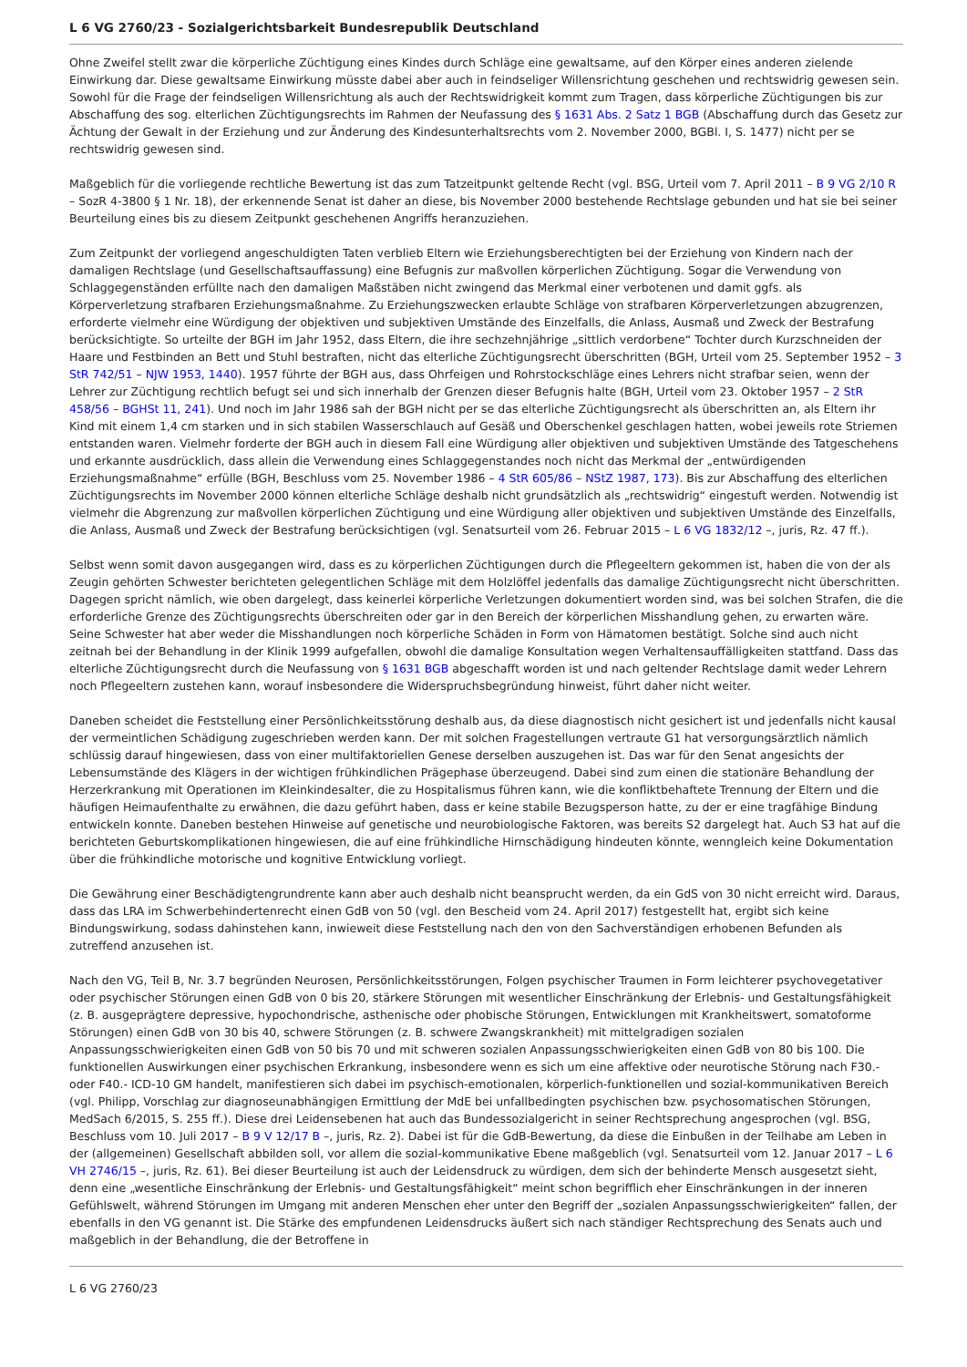L 6 VG 2760/23 - Sozialgerichtsbarkeit Bundesrepublik Deutschland
Ohne Zweifel stellt zwar die körperliche Züchtigung eines Kindes durch Schläge eine gewaltsame, auf den Körper eines anderen zielende Einwirkung dar. Diese gewaltsame Einwirkung müsste dabei aber auch in feindseliger Willensrichtung geschehen und rechtswidrig gewesen sein. Sowohl für die Frage der feindseligen Willensrichtung als auch der Rechtswidrigkeit kommt zum Tragen, dass körperliche Züchtigungen bis zur Abschaffung des sog. elterlichen Züchtigungsrechts im Rahmen der Neufassung des § 1631 Abs. 2 Satz 1 BGB (Abschaffung durch das Gesetz zur Ächtung der Gewalt in der Erziehung und zur Änderung des Kindesunterhaltsrechts vom 2. November 2000, BGBl. I, S. 1477) nicht per se rechtswidrig gewesen sind.
Maßgeblich für die vorliegende rechtliche Bewertung ist das zum Tatzeitpunkt geltende Recht (vgl. BSG, Urteil vom 7. April 2011 – B 9 VG 2/10 R – SozR 4-3800 § 1 Nr. 18), der erkennende Senat ist daher an diese, bis November 2000 bestehende Rechtslage gebunden und hat sie bei seiner Beurteilung eines bis zu diesem Zeitpunkt geschehenen Angriffs heranzuziehen.
Zum Zeitpunkt der vorliegend angeschuldigten Taten verblieb Eltern wie Erziehungsberechtigten bei der Erziehung von Kindern nach der damaligen Rechtslage (und Gesellschaftsauffassung) eine Befugnis zur maßvollen körperlichen Züchtigung. Sogar die Verwendung von Schlaggegenständen erfüllte nach den damaligen Maßstäben nicht zwingend das Merkmal einer verbotenen und damit ggfs. als Körperverletzung strafbaren Erziehungsmaßnahme. Zu Erziehungszwecken erlaubte Schläge von strafbaren Körperverletzungen abzugrenzen, erforderte vielmehr eine Würdigung der objektiven und subjektiven Umstände des Einzelfalls, die Anlass, Ausmaß und Zweck der Bestrafung berücksichtigte. So urteilte der BGH im Jahr 1952, dass Eltern, die ihre sechzehnjährige „sittlich verdorbene“ Tochter durch Kurzschneiden der Haare und Festbinden an Bett und Stuhl bestraften, nicht das elterliche Züchtigungsrecht überschritten (BGH, Urteil vom 25. September 1952 – 3 StR 742/51 – NJW 1953, 1440). 1957 führte der BGH aus, dass Ohrfeigen und Rohrstockschläge eines Lehrers nicht strafbar seien, wenn der Lehrer zur Züchtigung rechtlich befugt sei und sich innerhalb der Grenzen dieser Befugnis halte (BGH, Urteil vom 23. Oktober 1957 – 2 StR 458/56 – BGHSt 11, 241). Und noch im Jahr 1986 sah der BGH nicht per se das elterliche Züchtigungsrecht als überschritten an, als Eltern ihr Kind mit einem 1,4 cm starken und in sich stabilen Wasserschlauch auf Gesäß und Oberschenkel geschlagen hatten, wobei jeweils rote Striemen entstanden waren. Vielmehr forderte der BGH auch in diesem Fall eine Würdigung aller objektiven und subjektiven Umstände des Tatgeschehens und erkannte ausdrücklich, dass allein die Verwendung eines Schlaggegenstandes noch nicht das Merkmal der „entwürdigenden Erziehungsmaßnahme“ erfülle (BGH, Beschluss vom 25. November 1986 – 4 StR 605/86 – NStZ 1987, 173). Bis zur Abschaffung des elterlichen Züchtigungsrechts im November 2000 können elterliche Schläge deshalb nicht grundsätzlich als „rechtswidrig“ eingestuft werden. Notwendig ist vielmehr die Abgrenzung zur maßvollen körperlichen Züchtigung und eine Würdigung aller objektiven und subjektiven Umstände des Einzelfalls, die Anlass, Ausmaß und Zweck der Bestrafung berücksichtigen (vgl. Senatsurteil vom 26. Februar 2015 – L 6 VG 1832/12 –, juris, Rz. 47 ff.).
Selbst wenn somit davon ausgegangen wird, dass es zu körperlichen Züchtigungen durch die Pflegeeltern gekommen ist, haben die von der als Zeugin gehörten Schwester berichteten gelegentlichen Schläge mit dem Holzlöffel jedenfalls das damalige Züchtigungsrecht nicht überschritten. Dagegen spricht nämlich, wie oben dargelegt, dass keinerlei körperliche Verletzungen dokumentiert worden sind, was bei solchen Strafen, die die erforderliche Grenze des Züchtigungsrechts überschreiten oder gar in den Bereich der körperlichen Misshandlung gehen, zu erwarten wäre. Seine Schwester hat aber weder die Misshandlungen noch körperliche Schäden in Form von Hämatomen bestätigt. Solche sind auch nicht zeitnah bei der Behandlung in der Klinik 1999 aufgefallen, obwohl die damalige Konsultation wegen Verhaltensauffälligkeiten stattfand. Dass das elterliche Züchtigungsrecht durch die Neufassung von § 1631 BGB abgeschafft worden ist und nach geltender Rechtslage damit weder Lehrern noch Pflegeeltern zustehen kann, worauf insbesondere die Widerspruchsbegründung hinweist, führt daher nicht weiter.
Daneben scheidet die Feststellung einer Persönlichkeitsstörung deshalb aus, da diese diagnostisch nicht gesichert ist und jedenfalls nicht kausal der vermeintlichen Schädigung zugeschrieben werden kann. Der mit solchen Fragestellungen vertraute G1 hat versorgungsärztlich nämlich schlüssig darauf hingewiesen, dass von einer multifaktoriellen Genese derselben auszugehen ist. Das war für den Senat angesichts der Lebensumstände des Klägers in der wichtigen frühkindlichen Prägephase überzeugend. Dabei sind zum einen die stationäre Behandlung der Herzerkrankung mit Operationen im Kleinkindesalter, die zu Hospitalismus führen kann, wie die konfliktbehaftete Trennung der Eltern und die häufigen Heimaufenthalte zu erwähnen, die dazu geführt haben, dass er keine stabile Bezugsperson hatte, zu der er eine tragfähige Bindung entwickeln konnte. Daneben bestehen Hinweise auf genetische und neurobiologische Faktoren, was bereits S2 dargelegt hat. Auch S3 hat auf die berichteten Geburtskomplikationen hingewiesen, die auf eine frühkindliche Hirnschädigung hindeuten könnte, wenngleich keine Dokumentation über die frühkindliche motorische und kognitive Entwicklung vorliegt.
Die Gewährung einer Beschädigtengrundrente kann aber auch deshalb nicht beansprucht werden, da ein GdS von 30 nicht erreicht wird. Daraus, dass das LRA im Schwerbehindertenrecht einen GdB von 50 (vgl. den Bescheid vom 24. April 2017) festgestellt hat, ergibt sich keine Bindungswirkung, sodass dahinstehen kann, inwieweit diese Feststellung nach den von den Sachverständigen erhobenen Befunden als zutreffend anzusehen ist.
Nach den VG, Teil B, Nr. 3.7 begründen Neurosen, Persönlichkeitsstörungen, Folgen psychischer Traumen in Form leichterer psychovegetativer oder psychischer Störungen einen GdB von 0 bis 20, stärkere Störungen mit wesentlicher Einschränkung der Erlebnis- und Gestaltungsfähigkeit (z. B. ausgeprägtere depressive, hypochondrische, asthenische oder phobische Störungen, Entwicklungen mit Krankheitswert, somatoforme Störungen) einen GdB von 30 bis 40, schwere Störungen (z. B. schwere Zwangskrankheit) mit mittelgradigen sozialen Anpassungsschwierigkeiten einen GdB von 50 bis 70 und mit schweren sozialen Anpassungsschwierigkeiten einen GdB von 80 bis 100. Die funktionellen Auswirkungen einer psychischen Erkrankung, insbesondere wenn es sich um eine affektive oder neurotische Störung nach F30.- oder F40.- ICD-10 GM handelt, manifestieren sich dabei im psychisch-emotionalen, körperlich-funktionellen und sozial-kommunikativen Bereich (vgl. Philipp, Vorschlag zur diagnoseunabhängigen Ermittlung der MdE bei unfallbedingten psychischen bzw. psychosomatischen Störungen, MedSach 6/2015, S. 255 ff.). Diese drei Leidensebenen hat auch das Bundessozialgericht in seiner Rechtsprechung angesprochen (vgl. BSG, Beschluss vom 10. Juli 2017 – B 9 V 12/17 B –, juris, Rz. 2). Dabei ist für die GdB-Bewertung, da diese die Einbußen in der Teilhabe am Leben in der (allgemeinen) Gesellschaft abbilden soll, vor allem die sozial-kommunikative Ebene maßgeblich (vgl. Senatsurteil vom 12. Januar 2017 – L 6 VH 2746/15 –, juris, Rz. 61). Bei dieser Beurteilung ist auch der Leidensdruck zu würdigen, dem sich der behinderte Mensch ausgesetzt sieht, denn eine „wesentliche Einschränkung der Erlebnis- und Gestaltungsfähigkeit“ meint schon begrifflich eher Einschränkungen in der inneren Gefühlswelt, während Störungen im Umgang mit anderen Menschen eher unter den Begriff der „sozialen Anpassungsschwierigkeiten“ fallen, der ebenfalls in den VG genannt ist. Die Stärke des empfundenen Leidensdrucks äußert sich nach ständiger Rechtsprechung des Senats auch und maßgeblich in der Behandlung, die der Betroffene in
L 6 VG 2760/23